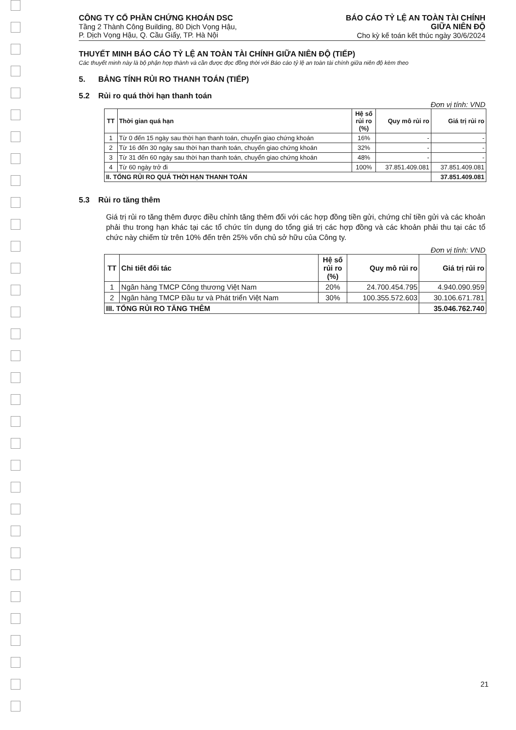CÔNG TY CỔ PHẦN CHỨNG KHOÁN DSC
Tầng 2 Thành Công Building, 80 Dịch Vọng Hậu,
P. Dịch Vọng Hậu, Q. Cầu Giấy, TP. Hà Nội
BÁO CÁO TỶ LỆ AN TOÀN TÀI CHÍNH
GIỮA NIÊN ĐỘ
Cho kỳ kế toán kết thúc ngày 30/6/2024
THUYẾT MINH BÁO CÁO TỶ LỆ AN TOÀN TÀI CHÍNH GIỮA NIÊN ĐỘ (TIẾP)
Các thuyết minh này là bộ phận hợp thành và cần được đọc đồng thời với Báo cáo tỷ lệ an toàn tài chính giữa niên độ kèm theo
5. BẢNG TÍNH RỦI RO THANH TOÁN (TIẾP)
5.2 Rủi ro quá thời hạn thanh toán
Đơn vị tính: VND
| TT | Thời gian quá hạn | Hệ số rủi ro (%) | Quy mô rủi ro | Giá trị rủi ro |
| --- | --- | --- | --- | --- |
| 1 | Từ 0 đến 15 ngày sau thời hạn thanh toán, chuyển giao chứng khoán | 16% | - | - |
| 2 | Từ 16 đến 30 ngày sau thời hạn thanh toán, chuyển giao chứng khoán | 32% | - | - |
| 3 | Từ 31 đến 60 ngày sau thời hạn thanh toán, chuyển giao chứng khoán | 48% | - | - |
| 4 | Từ 60 ngày trở đi | 100% | 37.851.409.081 | 37.851.409.081 |
| II. TỔNG RỦI RO QUÁ THỜI HẠN THANH TOÁN | | | | 37.851.409.081 |
5.3 Rủi ro tăng thêm
Giá trị rủi ro tăng thêm được điều chỉnh tăng thêm đối với các hợp đồng tiền gửi, chứng chỉ tiền gửi và các khoản phải thu trong hạn khác tại các tổ chức tín dụng do tổng giá trị các hợp đồng và các khoản phải thu tại các tổ chức này chiếm từ trên 10% đến trên 25% vốn chủ sở hữu của Công ty.
Đơn vị tính: VND
| TT | Chi tiết đối tác | Hệ số rủi ro (%) | Quy mô rủi ro | Giá trị rủi ro |
| --- | --- | --- | --- | --- |
| 1 | Ngân hàng TMCP Công thương Việt Nam | 20% | 24.700.454.795 | 4.940.090.959 |
| 2 | Ngân hàng TMCP Đầu tư và Phát triển Việt Nam | 30% | 100.355.572.603 | 30.106.671.781 |
| III. TỔNG RỦI RO TĂNG THÊM | | | | 35.046.762.740 |
21